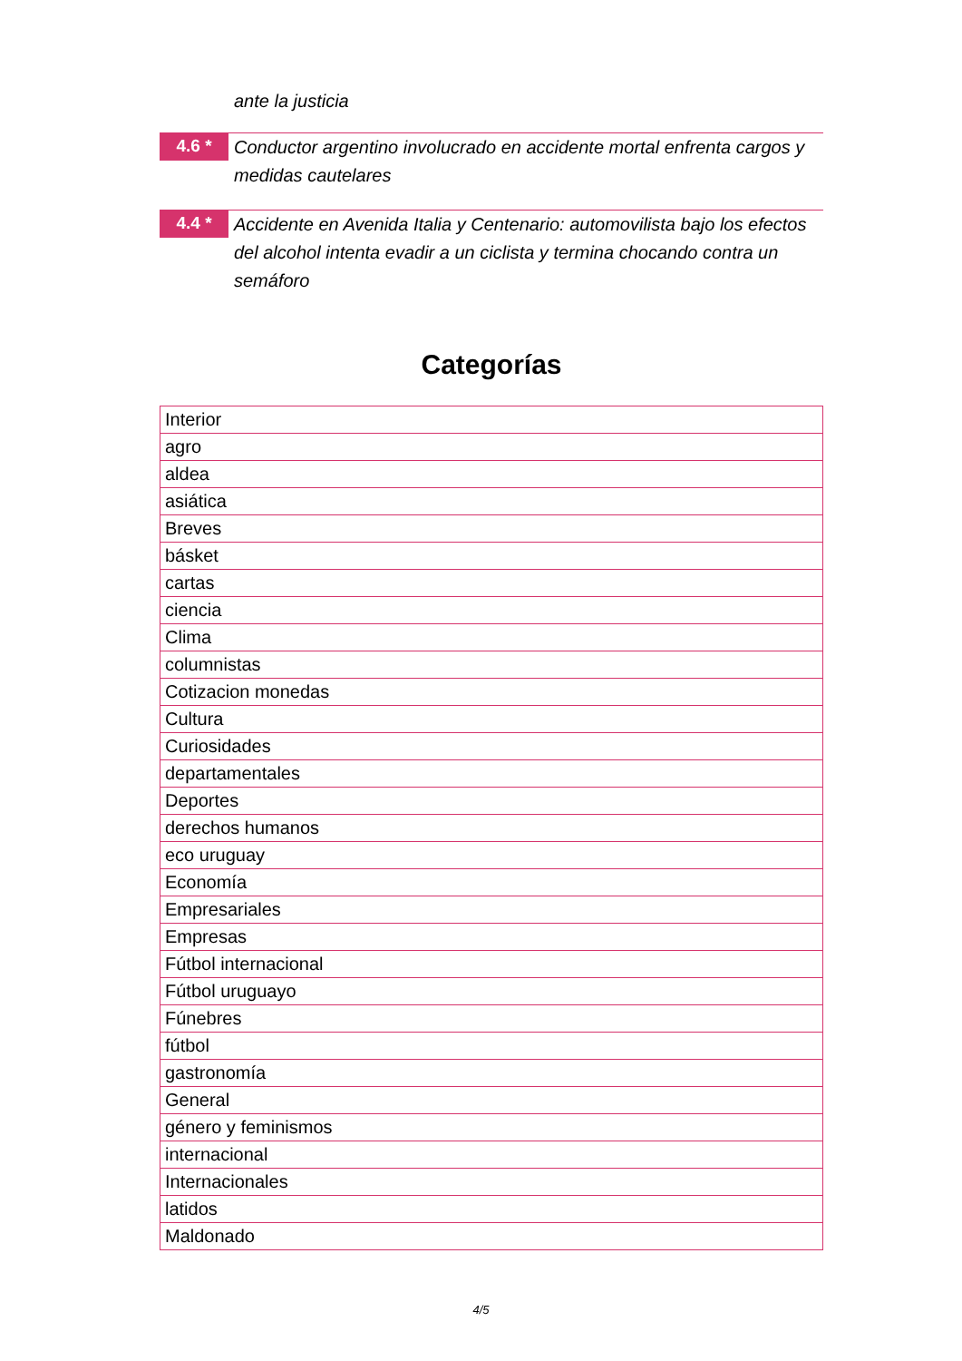ante la justicia
4.6 *
Conductor argentino involucrado en accidente mortal enfrenta cargos y medidas cautelares
4.4 *
Accidente en Avenida Italia y Centenario: automovilista bajo los efectos del alcohol intenta evadir a un ciclista y termina chocando contra un semáforo
Categorías
| Interior |
| agro |
| aldea |
| asiática |
| Breves |
| básket |
| cartas |
| ciencia |
| Clima |
| columnistas |
| Cotizacion monedas |
| Cultura |
| Curiosidades |
| departamentales |
| Deportes |
| derechos humanos |
| eco uruguay |
| Economía |
| Empresariales |
| Empresas |
| Fútbol internacional |
| Fútbol uruguayo |
| Fúnebres |
| fútbol |
| gastronomía |
| General |
| género y feminismos |
| internacional |
| Internacionales |
| latidos |
| Maldonado |
4/5